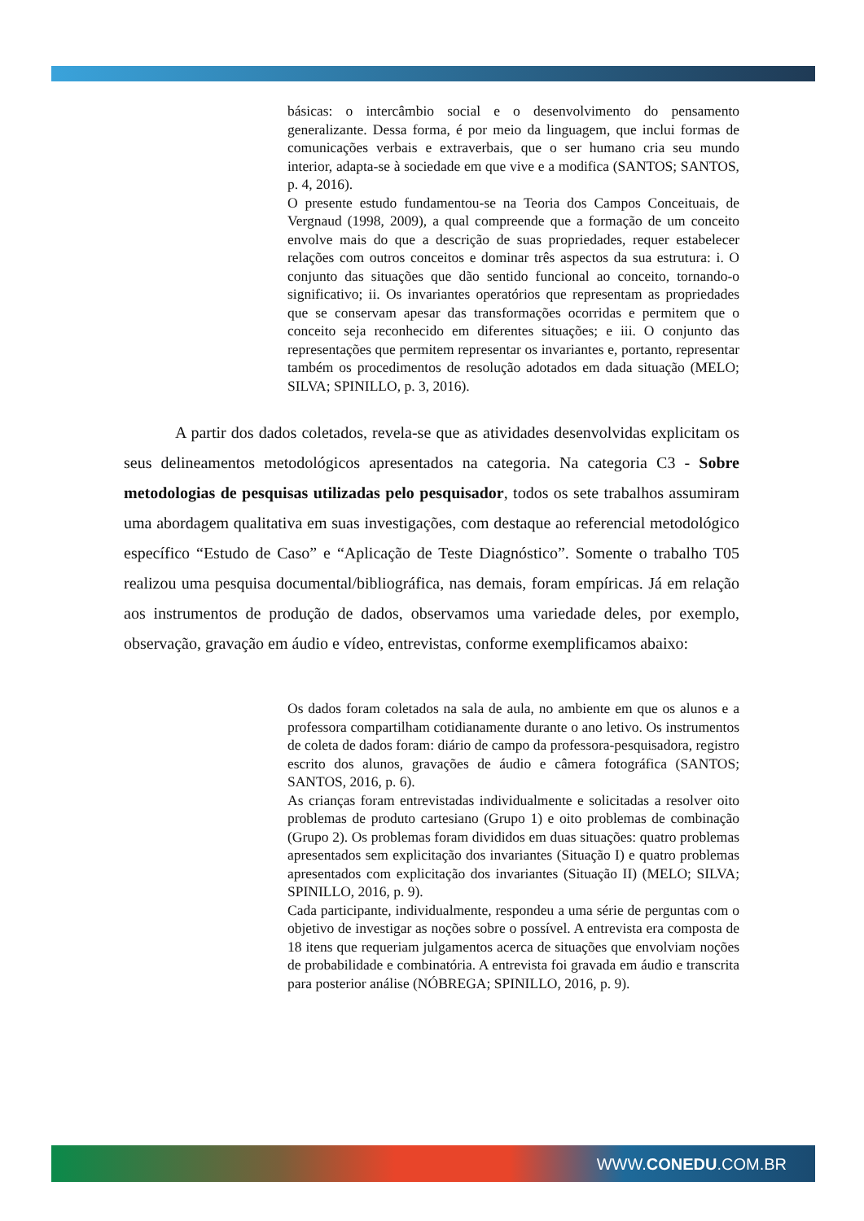básicas: o intercâmbio social e o desenvolvimento do pensamento generalizante. Dessa forma, é por meio da linguagem, que inclui formas de comunicações verbais e extraverbais, que o ser humano cria seu mundo interior, adapta-se à sociedade em que vive e a modifica (SANTOS; SANTOS, p. 4, 2016).
O presente estudo fundamentou-se na Teoria dos Campos Conceituais, de Vergnaud (1998, 2009), a qual compreende que a formação de um conceito envolve mais do que a descrição de suas propriedades, requer estabelecer relações com outros conceitos e dominar três aspectos da sua estrutura: i. O conjunto das situações que dão sentido funcional ao conceito, tornando-o significativo; ii. Os invariantes operatórios que representam as propriedades que se conservam apesar das transformações ocorridas e permitem que o conceito seja reconhecido em diferentes situações; e iii. O conjunto das representações que permitem representar os invariantes e, portanto, representar também os procedimentos de resolução adotados em dada situação (MELO; SILVA; SPINILLO, p. 3, 2016).
A partir dos dados coletados, revela-se que as atividades desenvolvidas explicitam os seus delineamentos metodológicos apresentados na categoria. Na categoria C3 - Sobre metodologias de pesquisas utilizadas pelo pesquisador, todos os sete trabalhos assumiram uma abordagem qualitativa em suas investigações, com destaque ao referencial metodológico específico “Estudo de Caso” e “Aplicação de Teste Diagnóstico”. Somente o trabalho T05 realizou uma pesquisa documental/bibliográfica, nas demais, foram empíricas. Já em relação aos instrumentos de produção de dados, observamos uma variedade deles, por exemplo, observação, gravação em áudio e vídeo, entrevistas, conforme exemplificamos abaixo:
Os dados foram coletados na sala de aula, no ambiente em que os alunos e a professora compartilham cotidianamente durante o ano letivo. Os instrumentos de coleta de dados foram: diário de campo da professora-pesquisadora, registro escrito dos alunos, gravações de áudio e câmera fotográfica (SANTOS; SANTOS, 2016, p. 6).
As crianças foram entrevistadas individualmente e solicitadas a resolver oito problemas de produto cartesiano (Grupo 1) e oito problemas de combinação (Grupo 2). Os problemas foram divididos em duas situações: quatro problemas apresentados sem explicitação dos invariantes (Situação I) e quatro problemas apresentados com explicitação dos invariantes (Situação II) (MELO; SILVA; SPINILLO, 2016, p. 9).
Cada participante, individualmente, respondeu a uma série de perguntas com o objetivo de investigar as noções sobre o possível. A entrevista era composta de 18 itens que requeriam julgamentos acerca de situações que envolviam noções de probabilidade e combinatória. A entrevista foi gravada em áudio e transcrita para posterior análise (NÓBREGA; SPINILLO, 2016, p. 9).
WWW.CONEDU.COM.BR